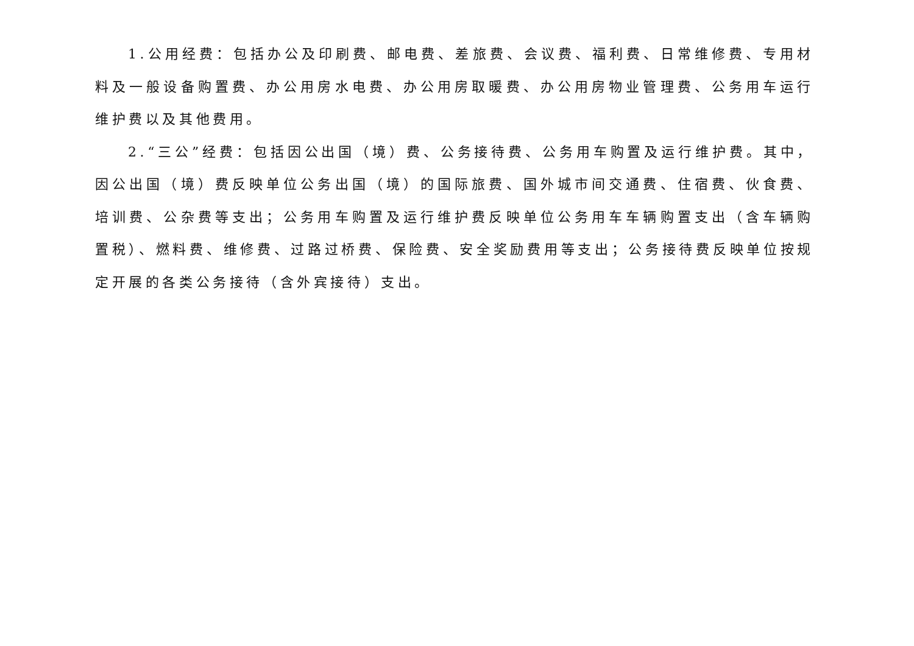1.公用经费：包括办公及印刷费、邮电费、差旅费、会议费、福利费、日常维修费、专用材料及一般设备购置费、办公用房水电费、办公用房取暖费、办公用房物业管理费、公务用车运行维护费以及其他费用。
2.“三公”经费：包括因公出国（境）费、公务接待费、公务用车购置及运行维护费。其中，因公出国（境）费反映单位公务出国（境）的国际旅费、国外城市间交通费、住宿费、伙食费、培训费、公杂费等支出；公务用车购置及运行维护费反映单位公务用车车辆购置支出（含车辆购置税）、燃料费、维修费、过路过桥费、保险费、安全奖励费用等支出；公务接待费反映单位按规定开展的各类公务接待（含外宾接待）支出。